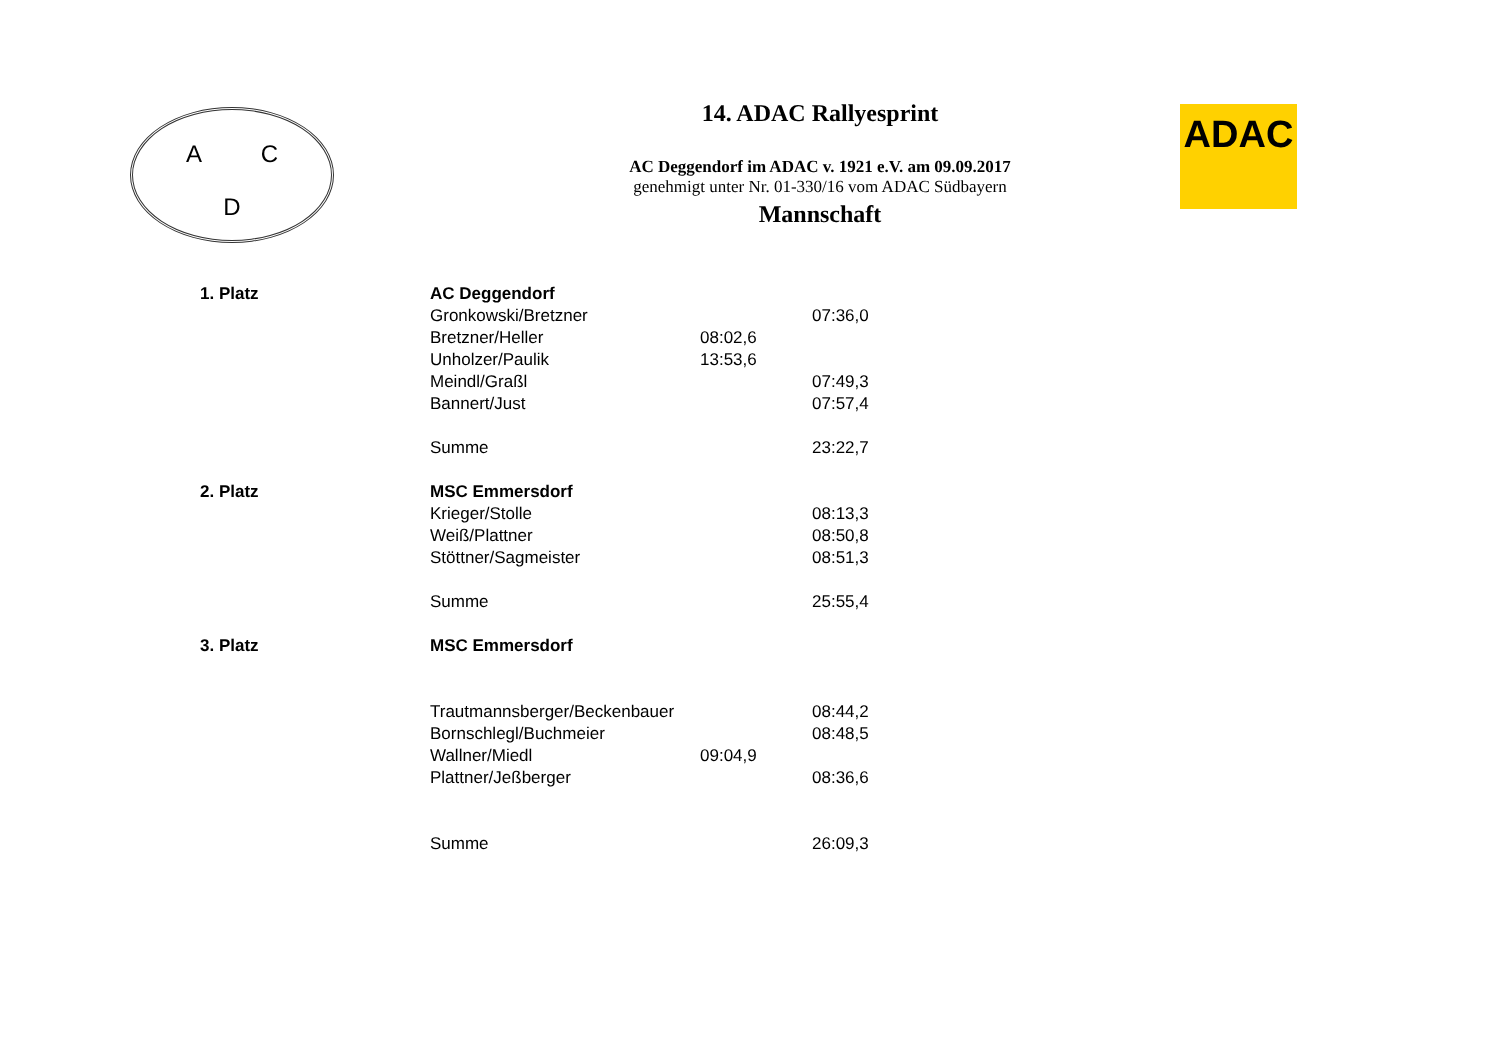A C
D
14. ADAC Rallyesprint
AC Deggendorf im ADAC v. 1921 e.V. am 09.09.2017
genehmigt unter Nr. 01-330/16 vom ADAC Südbayern
Mannschaft
ADAC
| 1. Platz | AC Deggendorf | | |
| | Gronkowski/Bretzner | | 07:36,0 |
| | Bretzner/Heller | 08:02,6 | |
| | Unholzer/Paulik | 13:53,6 | |
| | Meindl/Graßl | | 07:49,3 |
| | Bannert/Just | | 07:57,4 |
| | Summe | | 23:22,7 |
| 2. Platz | MSC Emmersdorf | | |
| | Krieger/Stolle | | 08:13,3 |
| | Weiß/Plattner | | 08:50,8 |
| | Stöttner/Sagmeister | | 08:51,3 |
| | Summe | | 25:55,4 |
| 3. Platz | MSC Emmersdorf | | |
| | Trautmannsberger/Beckenbauer | | 08:44,2 |
| | Bornschlegl/Buchmeier | | 08:48,5 |
| | Wallner/Miedl | 09:04,9 | |
| | Plattner/Jeßberger | | 08:36,6 |
| | Summe | | 26:09,3 |